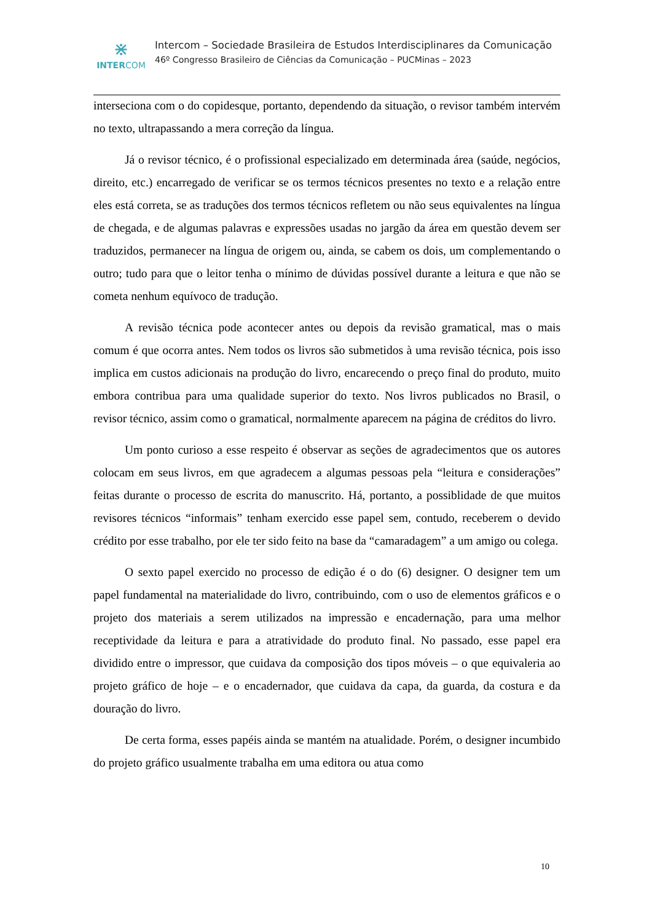⋇
INTERCOM
Intercom – Sociedade Brasileira de Estudos Interdisciplinares da Comunicação
46º Congresso Brasileiro de Ciências da Comunicação – PUCMinas – 2023
interseciona com o do copidesque, portanto, dependendo da situação, o revisor também intervém no texto, ultrapassando a mera correção da língua.
Já o revisor técnico, é o profissional especializado em determinada área (saúde, negócios, direito, etc.) encarregado de verificar se os termos técnicos presentes no texto e a relação entre eles está correta, se as traduções dos termos técnicos refletem ou não seus equivalentes na língua de chegada, e de algumas palavras e expressões usadas no jargão da área em questão devem ser traduzidos, permanecer na língua de origem ou, ainda, se cabem os dois, um complementando o outro; tudo para que o leitor tenha o mínimo de dúvidas possível durante a leitura e que não se cometa nenhum equívoco de tradução.
A revisão técnica pode acontecer antes ou depois da revisão gramatical, mas o mais comum é que ocorra antes. Nem todos os livros são submetidos à uma revisão técnica, pois isso implica em custos adicionais na produção do livro, encarecendo o preço final do produto, muito embora contribua para uma qualidade superior do texto. Nos livros publicados no Brasil, o revisor técnico, assim como o gramatical, normalmente aparecem na página de créditos do livro.
Um ponto curioso a esse respeito é observar as seções de agradecimentos que os autores colocam em seus livros, em que agradecem a algumas pessoas pela “leitura e considerações” feitas durante o processo de escrita do manuscrito. Há, portanto, a possiblidade de que muitos revisores técnicos “informais” tenham exercido esse papel sem, contudo, receberem o devido crédito por esse trabalho, por ele ter sido feito na base da “camaradagem” a um amigo ou colega.
O sexto papel exercido no processo de edição é o do (6) designer. O designer tem um papel fundamental na materialidade do livro, contribuindo, com o uso de elementos gráficos e o projeto dos materiais a serem utilizados na impressão e encadernação, para uma melhor receptividade da leitura e para a atratividade do produto final. No passado, esse papel era dividido entre o impressor, que cuidava da composição dos tipos móveis – o que equivaleria ao projeto gráfico de hoje – e o encadernador, que cuidava da capa, da guarda, da costura e da douração do livro.
De certa forma, esses papéis ainda se mantém na atualidade. Porém, o designer incumbido do projeto gráfico usualmente trabalha em uma editora ou atua como
10